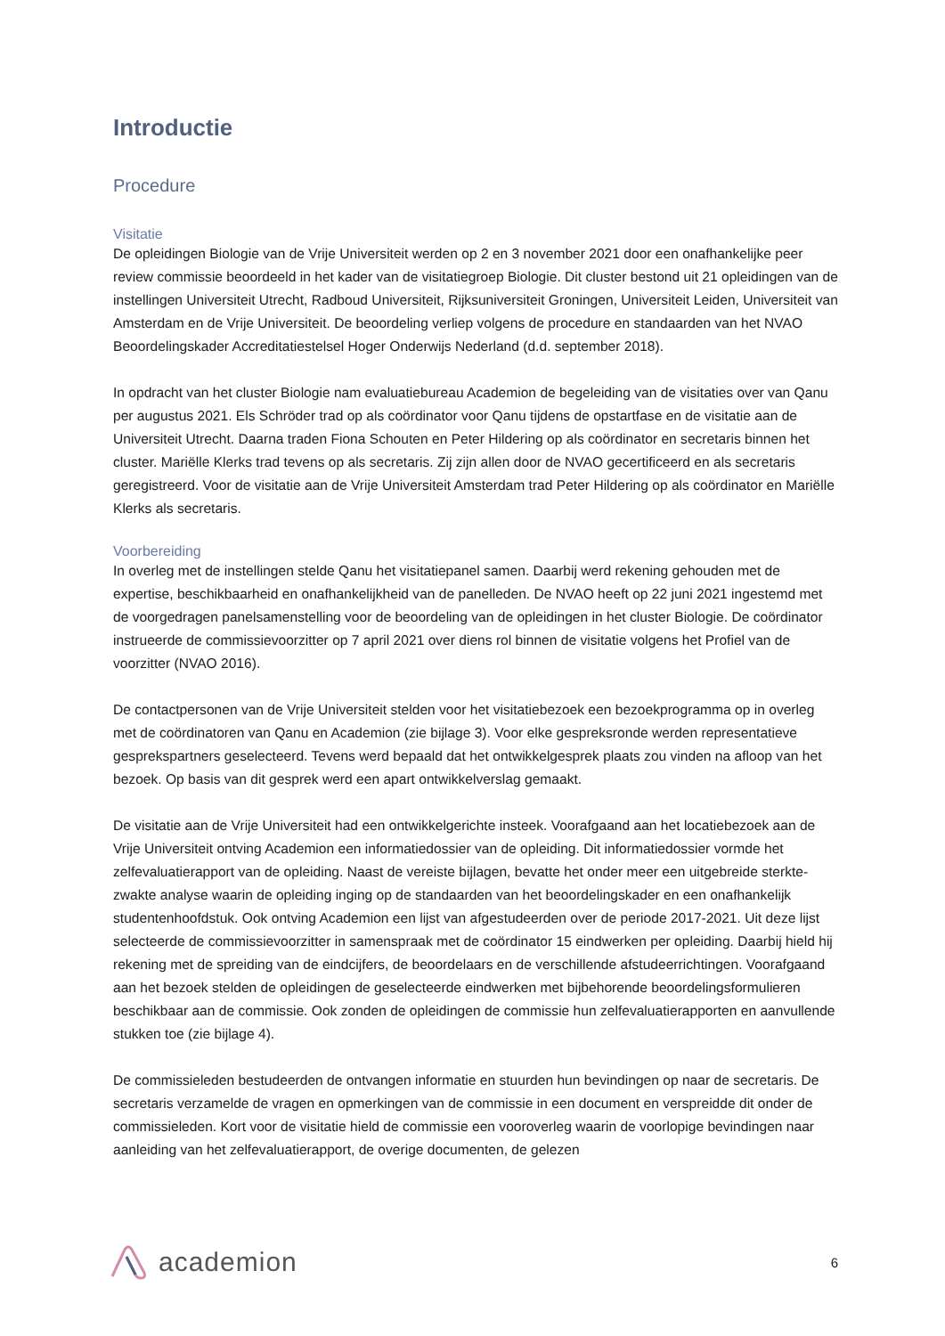Introductie
Procedure
Visitatie
De opleidingen Biologie van de Vrije Universiteit werden op 2 en 3 november 2021 door een onafhankelijke peer review commissie beoordeeld in het kader van de visitatiegroep Biologie. Dit cluster bestond uit 21 opleidingen van de instellingen Universiteit Utrecht, Radboud Universiteit, Rijksuniversiteit Groningen, Universiteit Leiden, Universiteit van Amsterdam en de Vrije Universiteit. De beoordeling verliep volgens de procedure en standaarden van het NVAO Beoordelingskader Accreditatiestelsel Hoger Onderwijs Nederland (d.d. september 2018).
In opdracht van het cluster Biologie nam evaluatiebureau Academion de begeleiding van de visitaties over van Qanu per augustus 2021. Els Schröder trad op als coördinator voor Qanu tijdens de opstartfase en de visitatie aan de Universiteit Utrecht. Daarna traden Fiona Schouten en Peter Hildering op als coördinator en secretaris binnen het cluster. Mariëlle Klerks trad tevens op als secretaris. Zij zijn allen door de NVAO gecertificeerd en als secretaris geregistreerd. Voor de visitatie aan de Vrije Universiteit Amsterdam trad Peter Hildering op als coördinator en Mariëlle Klerks als secretaris.
Voorbereiding
In overleg met de instellingen stelde Qanu het visitatiepanel samen. Daarbij werd rekening gehouden met de expertise, beschikbaarheid en onafhankelijkheid van de panelleden. De NVAO heeft op 22 juni 2021 ingestemd met de voorgedragen panelsamenstelling voor de beoordeling van de opleidingen in het cluster Biologie. De coördinator instrueerde de commissievoorzitter op 7 april 2021 over diens rol binnen de visitatie volgens het Profiel van de voorzitter (NVAO 2016).
De contactpersonen van de Vrije Universiteit stelden voor het visitatiebezoek een bezoekprogramma op in overleg met de coördinatoren van Qanu en Academion (zie bijlage 3). Voor elke gespreksronde werden representatieve gesprekspartners geselecteerd. Tevens werd bepaald dat het ontwikkelgesprek plaats zou vinden na afloop van het bezoek. Op basis van dit gesprek werd een apart ontwikkelverslag gemaakt.
De visitatie aan de Vrije Universiteit had een ontwikkelgerichte insteek. Voorafgaand aan het locatiebezoek aan de Vrije Universiteit ontving Academion een informatiedossier van de opleiding. Dit informatiedossier vormde het zelfevaluatierapport van de opleiding. Naast de vereiste bijlagen, bevatte het onder meer een uitgebreide sterkte-zwakte analyse waarin de opleiding inging op de standaarden van het beoordelingskader en een onafhankelijk studentenhoofdstuk. Ook ontving Academion een lijst van afgestudeerden over de periode 2017-2021. Uit deze lijst selecteerde de commissievoorzitter in samenspraak met de coördinator 15 eindwerken per opleiding. Daarbij hield hij rekening met de spreiding van de eindcijfers, de beoordelaars en de verschillende afstudeerrichtingen. Voorafgaand aan het bezoek stelden de opleidingen de geselecteerde eindwerken met bijbehorende beoordelingsformulieren beschikbaar aan de commissie. Ook zonden de opleidingen de commissie hun zelfevaluatierapporten en aanvullende stukken toe (zie bijlage 4).
De commissieleden bestudeerden de ontvangen informatie en stuurden hun bevindingen op naar de secretaris. De secretaris verzamelde de vragen en opmerkingen van de commissie in een document en verspreidde dit onder de commissieleden. Kort voor de visitatie hield de commissie een vooroverleg waarin de voorlopige bevindingen naar aanleiding van het zelfevaluatierapport, de overige documenten, de gelezen
academion
6